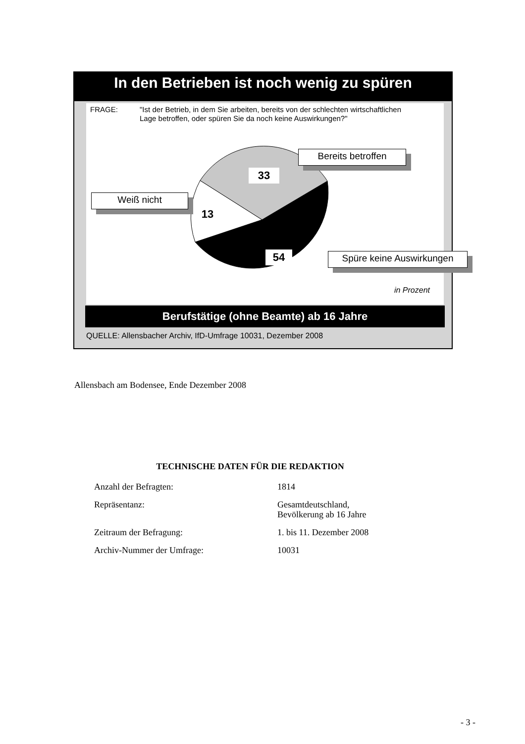In den Betrieben ist noch wenig zu spüren
FRAGE: "Ist der Betrieb, in dem Sie arbeiten, bereits von der schlechten wirtschaftlichen Lage betroffen, oder spüren Sie da noch keine Auswirkungen?"
Bereits betroffen
33
Weiß nicht
13
54 Spüre keine Auswirkungen
in Prozent
Berufstätige (ohne Beamte) ab 16 Jahre
QUELLE: Allensbacher Archiv, IfD-Umfrage 10031, Dezember 2008
Allensbach am Bodensee, Ende Dezember 2008
TECHNISCHE DATEN FÜR DIE REDAKTION
| Anzahl der Befragten: | 1814 |
| Repräsentanz: | Gesamtdeutschland, Bevölkerung ab 16 Jahre |
| Zeitraum der Befragung: | 1. bis 11. Dezember 2008 |
| Archiv-Nummer der Umfrage: | 10031 |
- 3 -